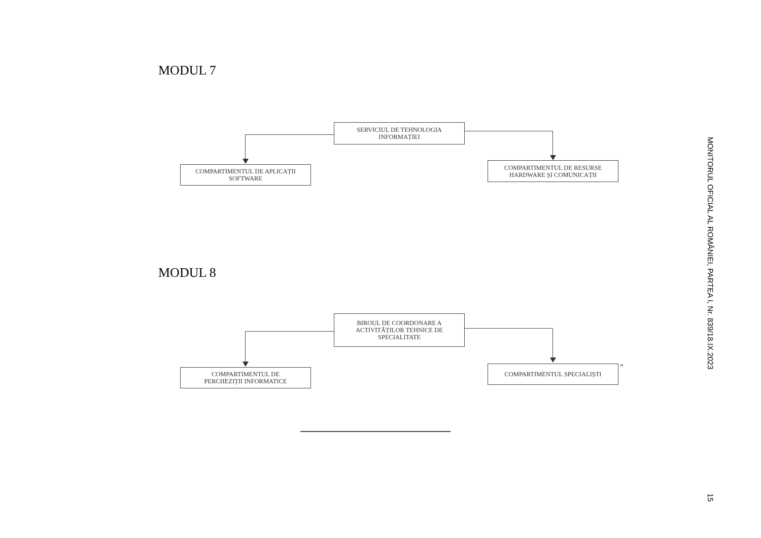MODUL 7
SERVICIUL DE TEHNOLOGIA
INFORMAȚIEI
COMPARTIMENTUL DE APLICAȚII
SOFTWARE
COMPARTIMENTUL DE RESURSE
HARDWARE ȘI COMUNICAȚII
MODUL 8
BIROUL DE COORDONARE A
ACTIVITĂȚILOR TEHNICE DE
SPECIALITATE
COMPARTIMENTUL DE
PERCHEZIȚII INFORMATICE
COMPARTIMENTUL SPECIALIȘTI ”
MONITORUL OFICIAL AL ROMÂNIEI, PARTEA I, Nr. 839/18.IX.2023
15